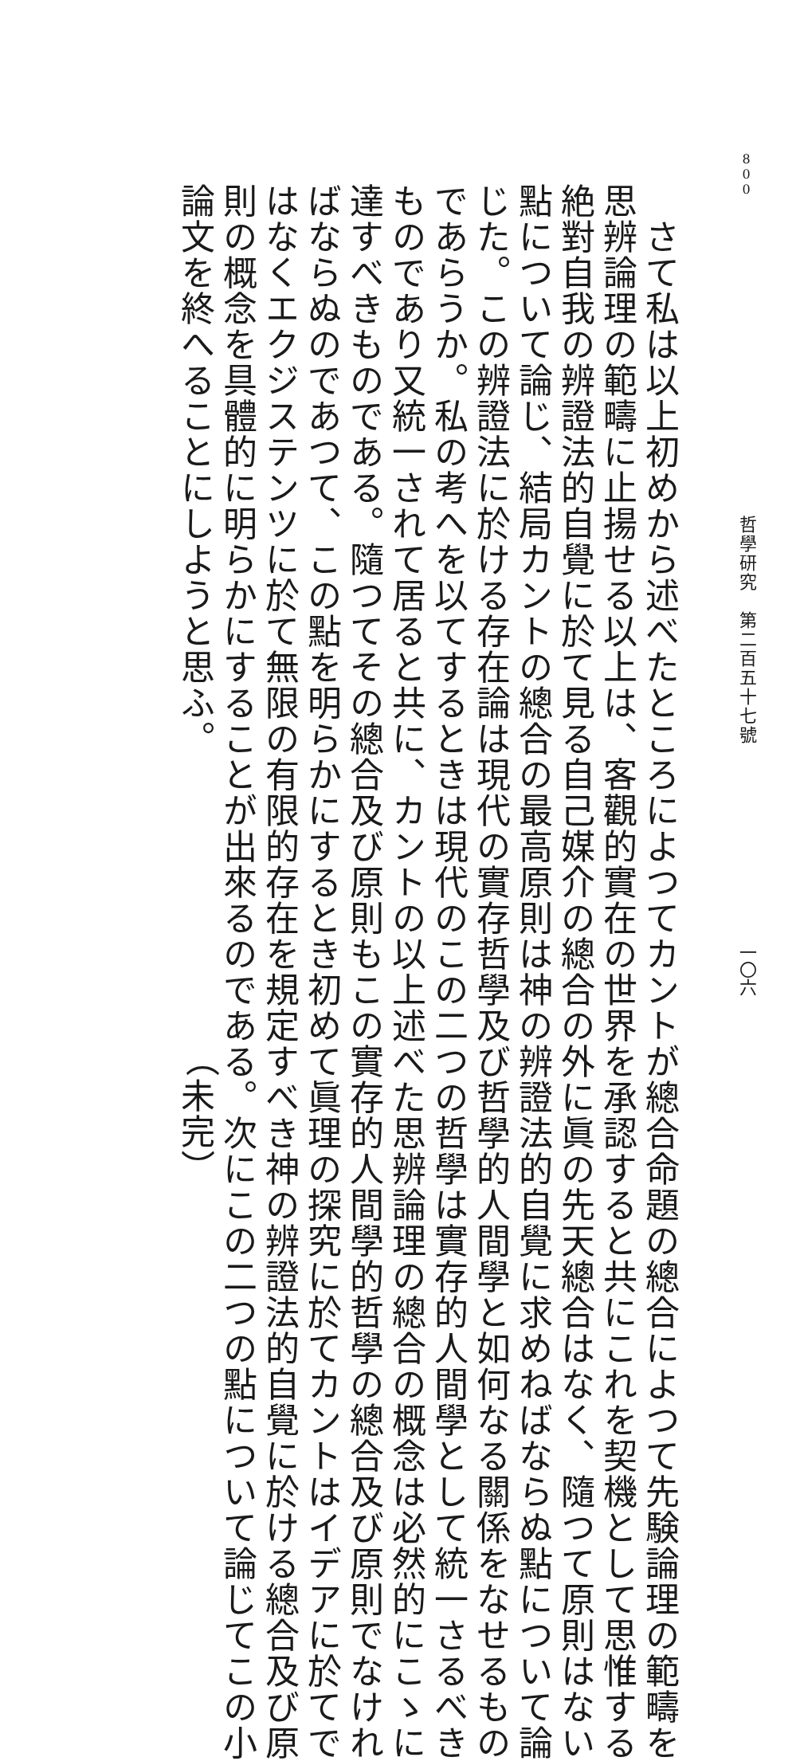800 哲學研究　第二百五十七號 一〇六
　さて私は以上初めから述べたところによつてカントが總合命題の總合によつて先験論理の範疇を
思辨論理の範疇に止揚せる以上は、客觀的實在の世界を承認すると共にこれを契機として思惟する
絶對自我の辨證法的自覺に於て見る自己媒介の總合の外に眞の先天總合はなく、隨つて原則はない
點について論じ、結局カントの總合の最高原則は神の辨證法的自覺に求めねばならぬ點について論
じた。この辨證法に於ける存在論は現代の實存哲學及び哲學的人間學と如何なる關係をなせるもの
であらうか。私の考へを以てするときは現代のこの二つの哲學は實存的人間學として統一さるべき
ものであり又統一されて居ると共に、カントの以上述べた思辨論理の總合の概念は必然的にこゝに
達すべきものである。隨つてその總合及び原則もこの實存的人間學的哲學の總合及び原則でなけれ
ばならぬのであつて、この點を明らかにするとき初めて眞理の探究に於てカントはイデアに於てで
はなくエクジステンツに於て無限の有限的存在を規定すべき神の辨證法的自覺に於ける總合及び原
則の概念を具體的に明らかにすることが出來るのである。次にこの二つの點について論じてこの小
論文を終へることにしようと思ふ。 （未完）